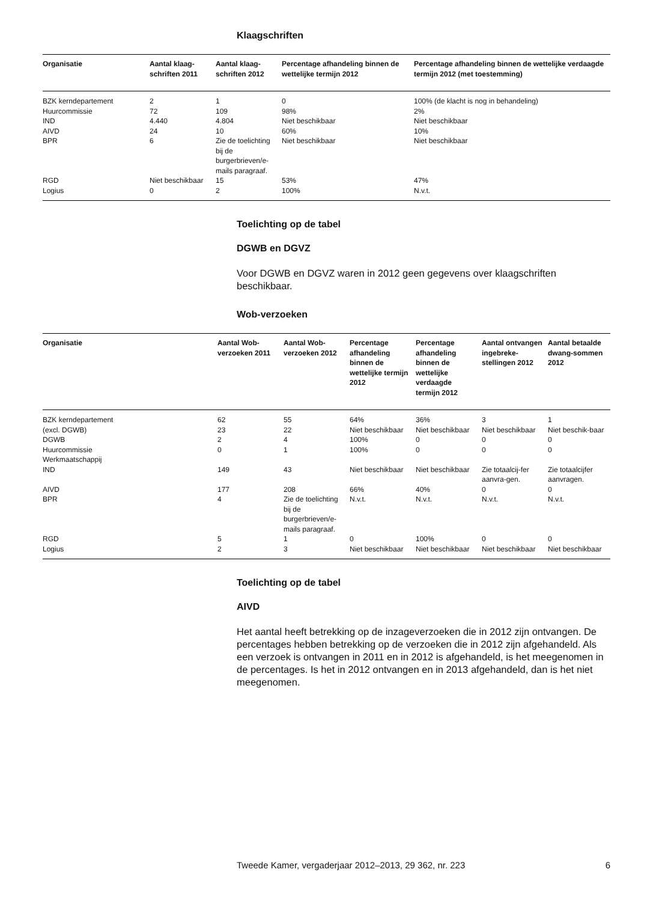Klaagschriften
| Organisatie | Aantal klaag-schriften 2011 | Aantal klaag-schriften 2012 | Percentage afhandeling binnen de wettelijke termijn 2012 | Percentage afhandeling binnen de wettelijke verdaagde termijn 2012 (met toestemming) |
| --- | --- | --- | --- | --- |
| BZK kerndepartement | 2 | 1 | 0 | 100% (de klacht is nog in behandeling) |
| Huurcommissie | 72 | 109 | 98% | 2% |
| IND | 4.440 | 4.804 | Niet beschikbaar | Niet beschikbaar |
| AIVD | 24 | 10 | 60% | 10% |
| BPR | 6 | Zie de toelichting bij de burgerbrieven/e-mails paragraaf. | Niet beschikbaar | Niet beschikbaar |
| RGD | Niet beschikbaar | 15 | 53% | 47% |
| Logius | 0 | 2 | 100% | N.v.t. |
Toelichting op de tabel
DGWB en DGVZ
Voor DGWB en DGVZ waren in 2012 geen gegevens over klaagschriften beschikbaar.
Wob-verzoeken
| Organisatie | Aantal Wob-verzoeken 2011 | Aantal Wob-verzoeken 2012 | Percentage afhandeling binnen de wettelijke termijn 2012 | Percentage afhandeling binnen de wettelijke verdaagde termijn 2012 | Aantal ontvangen ingebreke-stellingen 2012 | Aantal betaalde dwang-sommen 2012 |
| --- | --- | --- | --- | --- | --- | --- |
| BZK kerndepartement (excl. DGWB) DGWB Huurcommissie Werkmaatschappij | 62 23 2 0 | 55 22 4 1 | 64% Niet beschikbaar 100% 100% | 36% Niet beschikbaar 0 0 | 3 Niet beschikbaar 0 0 | 1 Niet beschik-baar 0 0 |
| IND | 149 | 43 | Niet beschikbaar | Niet beschikbaar | Zie totaalcij-fer aanvra-gen. | Zie totaalcijfer aanvragen. |
| AIVD | 177 | 208 | 66% | 40% | 0 | 0 |
| BPR | 4 | Zie de toelichting bij de burgerbrieven/e-mails paragraaf. | N.v.t. | N.v.t. | N.v.t. | N.v.t. |
| RGD | 5 | 1 | 0 | 100% | 0 | 0 |
| Logius | 2 | 3 | Niet beschikbaar | Niet beschikbaar | Niet beschikbaar | Niet beschikbaar |
Toelichting op de tabel
AIVD
Het aantal heeft betrekking op de inzageverzoeken die in 2012 zijn ontvangen. De percentages hebben betrekking op de verzoeken die in 2012 zijn afgehandeld. Als een verzoek is ontvangen in 2011 en in 2012 is afgehandeld, is het meegenomen in de percentages. Is het in 2012 ontvangen en in 2013 afgehandeld, dan is het niet meegenomen.
Tweede Kamer, vergaderjaar 2012–2013, 29 362, nr. 223 6